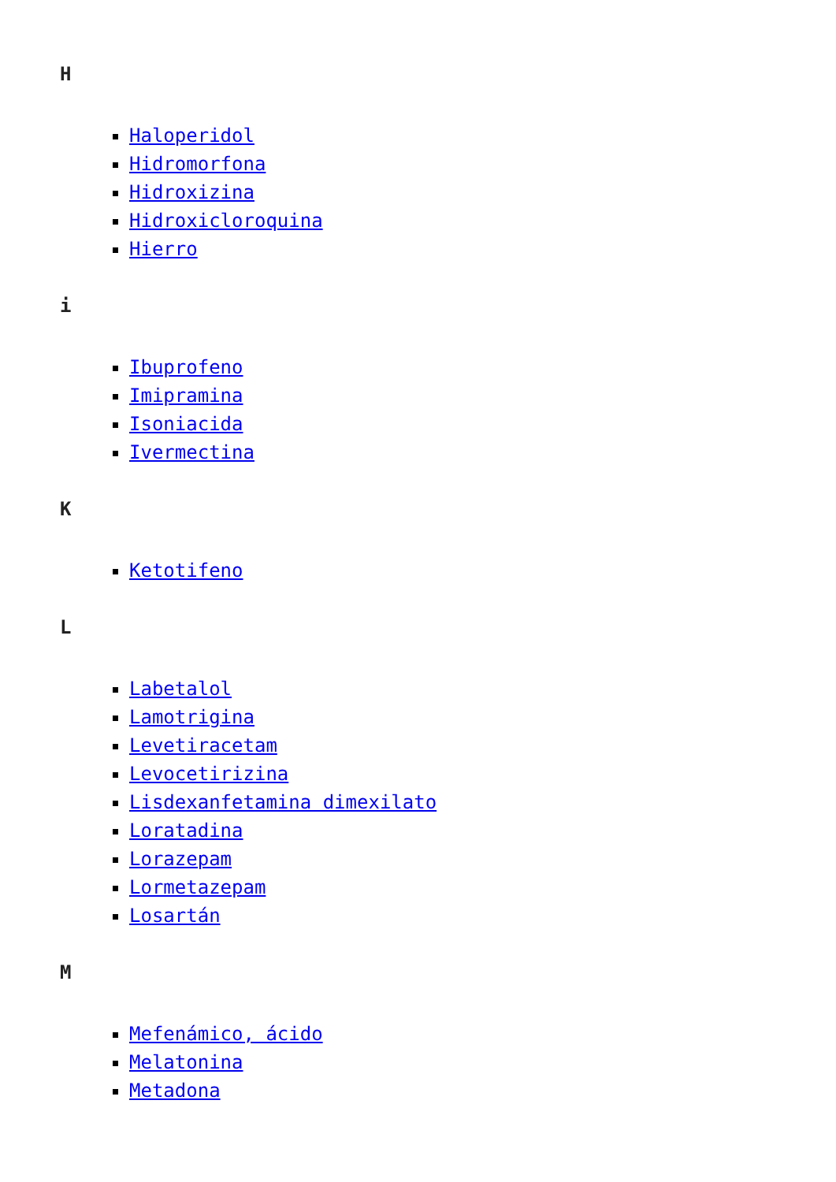H
Haloperidol
Hidromorfona
Hidroxizina
Hidroxicloroquina
Hierro
i
Ibuprofeno
Imipramina
Isoniacida
Ivermectina
K
Ketotifeno
L
Labetalol
Lamotrigina
Levetiracetam
Levocetirizina
Lisdexanfetamina dimexilato
Loratadina
Lorazepam
Lormetazepam
Losartán
M
Mefenámico, ácido
Melatonina
Metadona